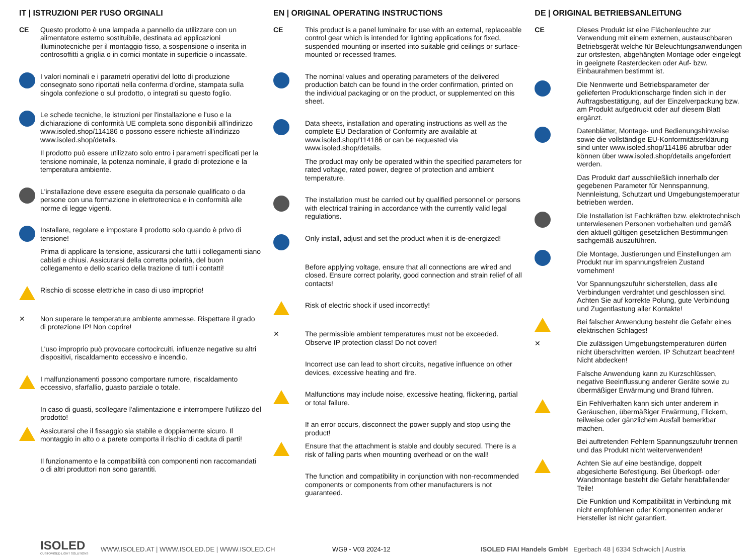IT | ISTRUZIONI PER I'USO ORGINALI
CE
Questo prodotto è una lampada a pannello da utilizzare con un alimentatore esterno sostituibile, destinata ad applicazioni illuminotecniche per il montaggio fisso, a sospensione o inserita in controsoffitti a griglia o in cornici montate in superficie o incassate.
I valori nominali e i parametri operativi del lotto di produzione consegnato sono riportati nella conferma d'ordine, stampata sulla singola confezione o sul prodotto, o integrati su questo foglio.
Le schede tecniche, le istruzioni per l'installazione e l'uso e la dichiarazione di conformità UE completa sono disponibili all'indirizzo www.isoled.shop/114186 o possono essere richieste all'indirizzo www.isoled.shop/details.
Il prodotto può essere utilizzato solo entro i parametri specificati per la tensione nominale, la potenza nominale, il grado di protezione e la temperatura ambiente.
L'installazione deve essere eseguita da personale qualificato o da persone con una formazione in elettrotecnica e in conformità alle norme di legge vigenti.
Installare, regolare e impostare il prodotto solo quando è privo di tensione!
Prima di applicare la tensione, assicurarsi che tutti i collegamenti siano cablati e chiusi. Assicurarsi della corretta polarità, del buon collegamento e dello scarico della trazione di tutti i contatti!
Rischio di scosse elettriche in caso di uso improprio!
✕
Non superare le temperature ambiente ammesse. Rispettare il grado di protezione IP! Non coprire!
L'uso improprio può provocare cortocircuiti, influenze negative su altri dispositivi, riscaldamento eccessivo e incendio.
I malfunzionamenti possono comportare rumore, riscaldamento eccessivo, sfarfallio, guasto parziale o totale.
In caso di guasti, scollegare l'alimentazione e interrompere l'utilizzo del prodotto!
Assicurarsi che il fissaggio sia stabile e doppiamente sicuro. Il montaggio in alto o a parete comporta il rischio di caduta di parti!
Il funzionamento e la compatibilità con componenti non raccomandati o di altri produttori non sono garantiti.
EN | ORIGINAL OPERATING INSTRUCTIONS
CE
This product is a panel luminaire for use with an external, replaceable control gear which is intended for lighting applications for fixed, suspended mounting or inserted into suitable grid ceilings or surface-mounted or recessed frames.
The nominal values and operating parameters of the delivered production batch can be found in the order confirmation, printed on the individual packaging or on the product, or supplemented on this sheet.
Data sheets, installation and operating instructions as well as the complete EU Declaration of Conformity are available at www.isoled.shop/114186 or can be requested via www.isoled.shop/details.
The product may only be operated within the specified parameters for rated voltage, rated power, degree of protection and ambient temperature.
The installation must be carried out by qualified personnel or persons with electrical training in accordance with the currently valid legal regulations.
Only install, adjust and set the product when it is de-energized!
Before applying voltage, ensure that all connections are wired and closed. Ensure correct polarity, good connection and strain relief of all contacts!
Risk of electric shock if used incorrectly!
✕
The permissible ambient temperatures must not be exceeded. Observe IP protection class! Do not cover!
Incorrect use can lead to short circuits, negative influence on other devices, excessive heating and fire.
Malfunctions may include noise, excessive heating, flickering, partial or total failure.
If an error occurs, disconnect the power supply and stop using the product!
Ensure that the attachment is stable and doubly secured. There is a risk of falling parts when mounting overhead or on the wall!
The function and compatibility in conjunction with non-recommended components or components from other manufacturers is not guaranteed.
DE | ORIGINAL BETRIEBSANLEITUNG
CE
Dieses Produkt ist eine Flächenleuchte zur Verwendung mit einem externen, austauschbaren Betriebsgerät welche für Beleuchtungsanwendungen zur ortsfesten, abgehängten Montage oder eingelegt in geeignete Rasterdecken oder Auf- bzw. Einbaurahmen bestimmt ist.
Die Nennwerte und Betriebsparameter der gelieferten Produktionscharge finden sich in der Auftragsbestätigung, auf der Einzelverpackung bzw. am Produkt aufgedruckt oder auf diesem Blatt ergänzt.
Datenblätter, Montage- und Bedienungshinweise sowie die vollständige EU-Konformitätserklärung sind unter www.isoled.shop/114186 abrufbar oder können über www.isoled.shop/details angefordert werden.
Das Produkt darf ausschließlich innerhalb der gegebenen Parameter für Nennspannung, Nennleistung, Schutzart und Umgebungstemperatur betrieben werden.
Die Installation ist Fachkräften bzw. elektrotechnisch unterwiesenen Personen vorbehalten und gemäß den aktuell gültigen gesetzlichen Bestimmungen sachgemäß auszuführen.
Die Montage, Justierungen und Einstellungen am Produkt nur im spannungsfreien Zustand vornehmen!
Vor Spannungszufuhr sicherstellen, dass alle Verbindungen verdrahtet und geschlossen sind. Achten Sie auf korrekte Polung, gute Verbindung und Zugentlastung aller Kontakte!
Bei falscher Anwendung besteht die Gefahr eines elektrischen Schlages!
✕
Die zulässigen Umgebungstemperaturen dürfen nicht überschritten werden. IP Schutzart beachten! Nicht abdecken!
Falsche Anwendung kann zu Kurzschlüssen, negative Beeinflussung anderer Geräte sowie zu übermäßiger Erwärmung und Brand führen.
Ein Fehlverhalten kann sich unter anderem in Geräuschen, übermäßiger Erwärmung, Flickern, teilweise oder gänzlichem Ausfall bemerkbar machen.
Bei auftretenden Fehlern Spannungszufuhr trennen und das Produkt nicht weiterverwenden!
Achten Sie auf eine beständige, doppelt abgesicherte Befestigung. Bei Überkopf- oder Wandmontage besteht die Gefahr herabfallender Teile!
Die Funktion und Kompatibilität in Verbindung mit nicht empfohlenen oder Komponenten anderer Hersteller ist nicht garantiert.
ISOLED
CUSTOMISED LIGHT SOLUTIONS
WWW.ISOLED.AT | WWW.ISOLED.DE | WWW.ISOLED.CH WG9 - V03 2024-12
ISOLED FIAI Handels GmbH Egerbach 48 | 6334 Schwoich | Austria